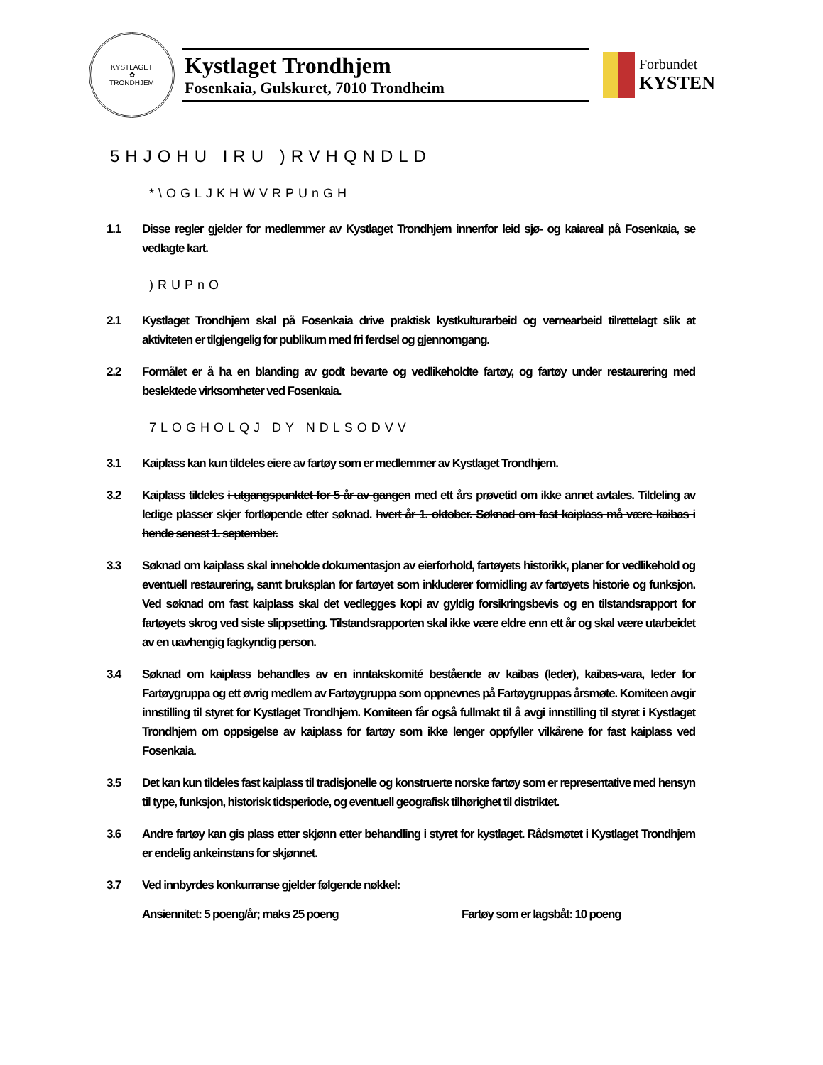KYSTLAGET
✿
TRONDHJEM
Kystlaget Trondhjem
Fosenkaia, Gulskuret, 7010 Trondheim
Forbundet
KYSTEN
5HJOHU IRU )RVHQNDLD
*\OGLJKHWVRPUnGH
1.1 Disse regler gjelder for medlemmer av Kystlaget Trondhjem innenfor leid sjø- og kaiareal på Fosenkaia, se vedlagte kart.
)RUPnO
2.1 Kystlaget Trondhjem skal på Fosenkaia drive praktisk kystkulturarbeid og vernearbeid tilrettelagt slik at aktiviteten er tilgjengelig for publikum med fri ferdsel og gjennomgang.
2.2 Formålet er å ha en blanding av godt bevarte og vedlikeholdte fartøy, og fartøy under restaurering med beslektede virksomheter ved Fosenkaia.
7LOGHOLQJ DY NDLSODVV
3.1 Kaiplass kan kun tildeles eiere av fartøy som er medlemmer av Kystlaget Trondhjem.
3.2 Kaiplass tildeles i utgangspunktet for 5 år av gangen med ett års prøvetid om ikke annet avtales. Tildeling av ledige plasser skjer fortløpende etter søknad. hvert år 1. oktober. Søknad om fast kaiplass må være kaibas i hende senest 1. september.
3.3 Søknad om kaiplass skal inneholde dokumentasjon av eierforhold, fartøyets historikk, planer for vedlikehold og eventuell restaurering, samt bruksplan for fartøyet som inkluderer formidling av fartøyets historie og funksjon. Ved søknad om fast kaiplass skal det vedlegges kopi av gyldig forsikringsbevis og en tilstandsrapport for fartøyets skrog ved siste slippsetting. Tilstandsrapporten skal ikke være eldre enn ett år og skal være utarbeidet av en uavhengig fagkyndig person.
3.4 Søknad om kaiplass behandles av en inntakskomité bestående av kaibas (leder), kaibas-vara, leder for Fartøygruppa og ett øvrig medlem av Fartøygruppa som oppnevnes på Fartøygruppas årsmøte. Komiteen avgir innstilling til styret for Kystlaget Trondhjem. Komiteen får også fullmakt til å avgi innstilling til styret i Kystlaget Trondhjem om oppsigelse av kaiplass for fartøy som ikke lenger oppfyller vilkårene for fast kaiplass ved Fosenkaia.
3.5 Det kan kun tildeles fast kaiplass til tradisjonelle og konstruerte norske fartøy som er representative med hensyn til type, funksjon, historisk tidsperiode, og eventuell geografisk tilhørighet til distriktet.
3.6 Andre fartøy kan gis plass etter skjønn etter behandling i styret for kystlaget. Rådsmøtet i Kystlaget Trondhjem er endelig ankeinstans for skjønnet.
3.7 Ved innbyrdes konkurranse gjelder følgende nøkkel:
Ansiennitet: 5 poeng/år; maks 25 poeng Fartøy som er lagsbåt: 10 poeng